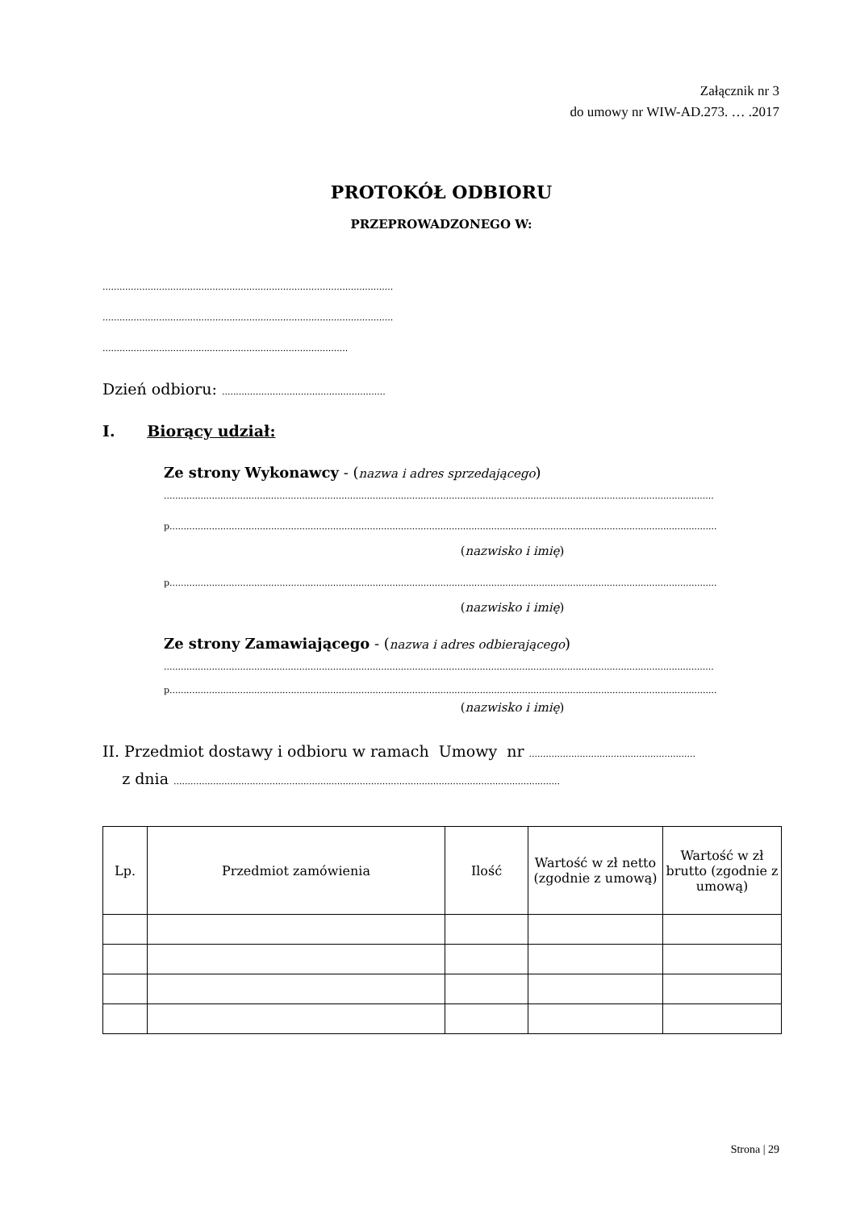Załącznik nr 3
do umowy nr WIW-AD.273. … .2017
PROTOKÓŁ ODBIORU
PRZEPROWADZONEGO W:
.......................................................................................................
.......................................................................................................
.......................................................................................
Dzień odbioru: ..........................................................
I. Biorący udział:
Ze strony Wykonawcy - (nazwa i adres sprzedającego)
...................................................................................................................................................................................................
p..................................................................................................................................................................................................
(nazwisko i imię)
p..................................................................................................................................................................................................
(nazwisko i imię)
Ze strony Zamawiającego - (nazwa i adres odbierającego)
...................................................................................................................................................................................................
p..................................................................................................................................................................................................
(nazwisko i imię)
II. Przedmiot dostawy i odbioru w ramach Umowy nr ...........................................................
z dnia .........................................................................................................................................
| Lp. | Przedmiot zamówienia | Ilość | Wartość w zł netto (zgodnie z umową) | Wartość w zł brutto (zgodnie z umową) |
| --- | --- | --- | --- | --- |
Strona | 29